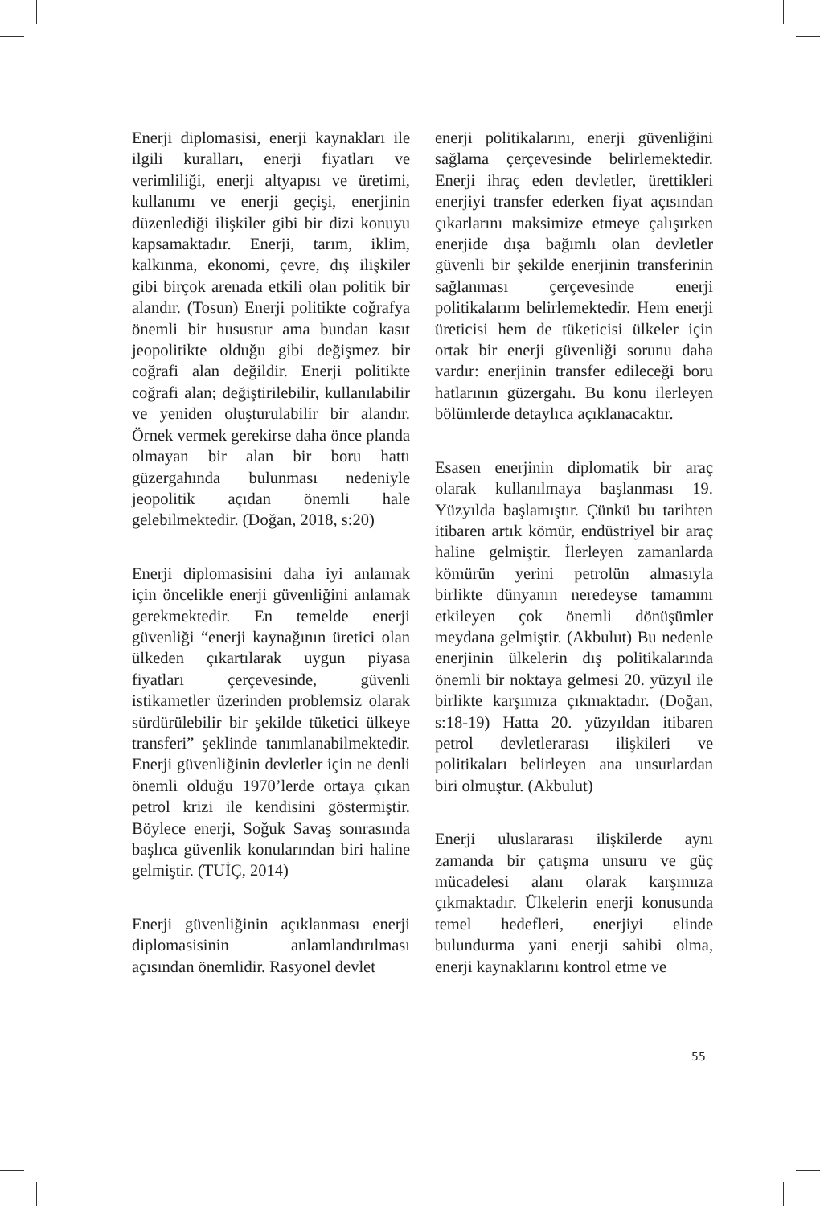Enerji diplomasisi, enerji kaynakları ile ilgili kuralları, enerji fiyatları ve verimliliği, enerji altyapısı ve üretimi, kullanımı ve enerji geçişi, enerjinin düzenlediği ilişkiler gibi bir dizi konuyu kapsamaktadır. Enerji, tarım, iklim, kalkınma, ekonomi, çevre, dış ilişkiler gibi birçok arenada etkili olan politik bir alandır. (Tosun) Enerji politikte coğrafya önemli bir husustur ama bundan kasıt jeopolitikte olduğu gibi değişmez bir coğrafi alan değildir. Enerji politikte coğrafi alan; değiştirilebilir, kullanılabilir ve yeniden oluşturulabilir bir alandır. Örnek vermek gerekirse daha önce planda olmayan bir alan bir boru hattı güzergahında bulunması nedeniyle jeopolitik açıdan önemli hale gelebilmektedir. (Doğan, 2018, s:20)
Enerji diplomasisini daha iyi anlamak için öncelikle enerji güvenliğini anlamak gerekmektedir. En temelde enerji güvenliği “enerji kaynağının üretici olan ülkeden çıkartılarak uygun piyasa fiyatları çerçevesinde, güvenli istikametler üzerinden problemsiz olarak sürdürülebilir bir şekilde tüketici ülkeye transferi” şeklinde tanımlanabilmektedir. Enerji güvenliğinin devletler için ne denli önemli olduğu 1970’lerde ortaya çıkan petrol krizi ile kendisini göstermiştir. Böylece enerji, Soğuk Savaş sonrasında başlıca güvenlik konularından biri haline gelmiştir. (TUİÇ, 2014)
Enerji güvenliğinin açıklanması enerji diplomasisinin anlamlandırılması açısından önemlidir. Rasyonel devlet
enerji politikalarını, enerji güvenliğini sağlama çerçevesinde belirlemektedir. Enerji ihraç eden devletler, ürettikleri enerjiyi transfer ederken fiyat açısından çıkarlarını maksimize etmeye çalışırken enerjide dışa bağımlı olan devletler güvenli bir şekilde enerjinin transferinin sağlanması çerçevesinde enerji politikalarını belirlemektedir. Hem enerji üreticisi hem de tüketicisi ülkeler için ortak bir enerji güvenliği sorunu daha vardır: enerjinin transfer edileceği boru hatlarının güzergahı. Bu konu ilerleyen bölümlerde detaylıca açıklanacaktır.
Esasen enerjinin diplomatik bir araç olarak kullanılmaya başlanması 19. Yüzyılda başlamıştır. Çünkü bu tarihten itibaren artık kömür, endüstriyel bir araç haline gelmiştir. İlerleyen zamanlarda kömürün yerini petrolün almasıyla birlikte dünyanın neredeyse tamamını etkileyen çok önemli dönüşümler meydana gelmiştir. (Akbulut) Bu nedenle enerjinin ülkelerin dış politikalarında önemli bir noktaya gelmesi 20. yüzyıl ile birlikte karşımıza çıkmaktadır. (Doğan, s:18-19) Hatta 20. yüzyıldan itibaren petrol devletlerarası ilişkileri ve politikaları belirleyen ana unsurlardan biri olmuştur. (Akbulut)
Enerji uluslararası ilişkilerde aynı zamanda bir çatışma unsuru ve güç mücadelesi alanı olarak karşımıza çıkmaktadır. Ülkelerin enerji konusunda temel hedefleri, enerjiyi elinde bulundurma yani enerji sahibi olma, enerji kaynaklarını kontrol etme ve
55